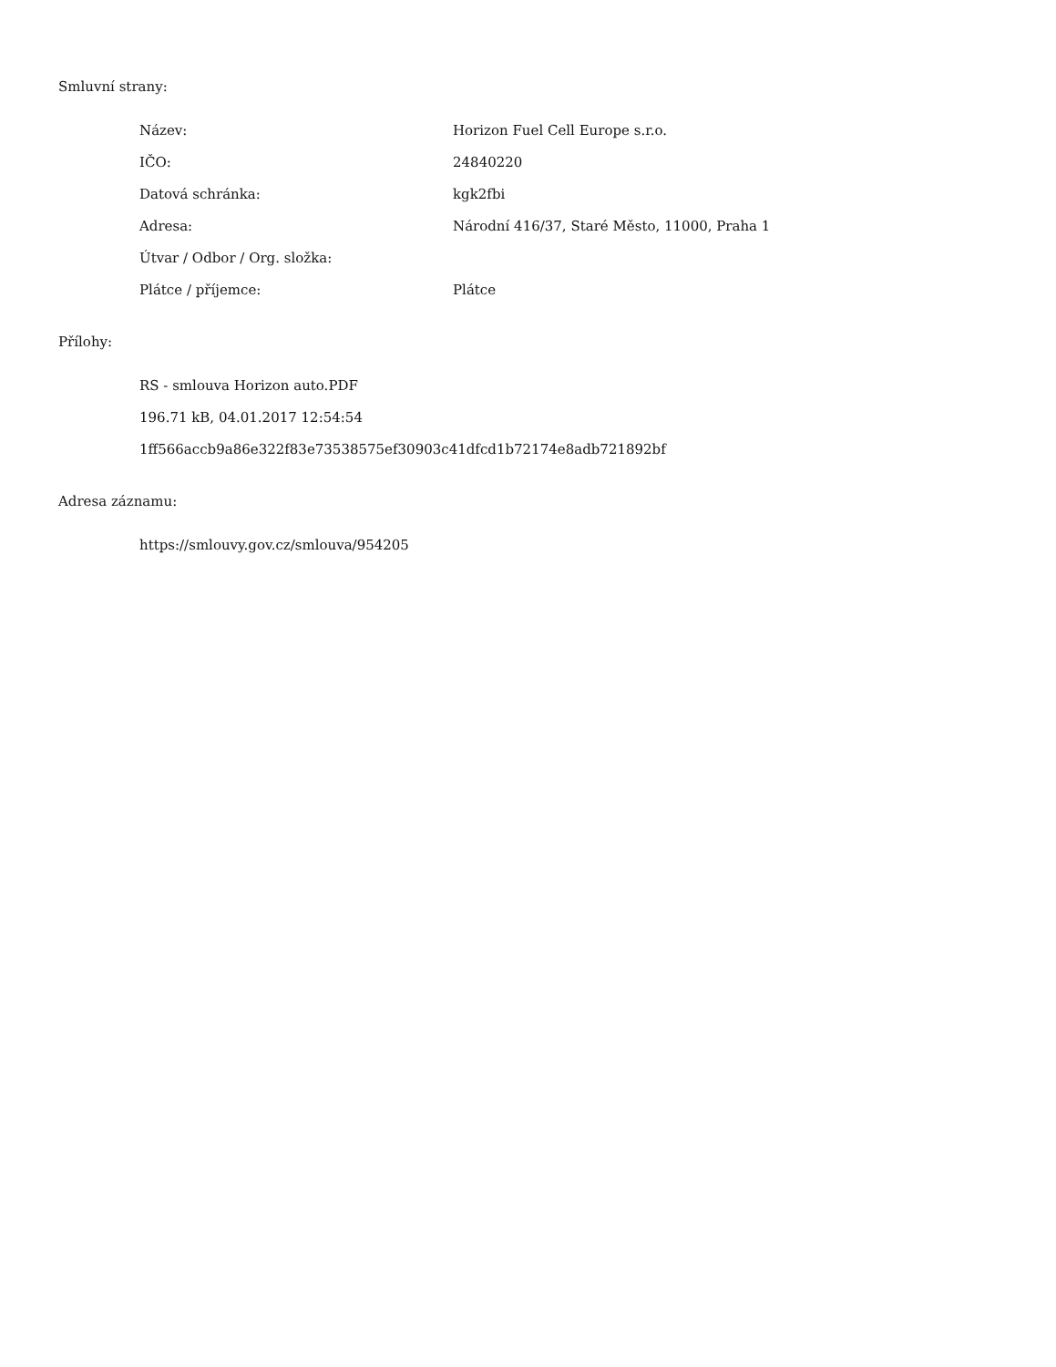Smluvní strany:
| Název: | Horizon Fuel Cell Europe s.r.o. |
| IČO: | 24840220 |
| Datová schránka: | kgk2fbi |
| Adresa: | Národní 416/37, Staré Město, 11000, Praha 1 |
| Útvar / Odbor / Org. složka: | |
| Plátce / příjemce: | Plátce |
Přílohy:
RS - smlouva Horizon auto.PDF
196.71 kB, 04.01.2017 12:54:54
1ff566accb9a86e322f83e73538575ef30903c41dfcd1b72174e8adb721892bf
Adresa záznamu:
https://smlouvy.gov.cz/smlouva/954205